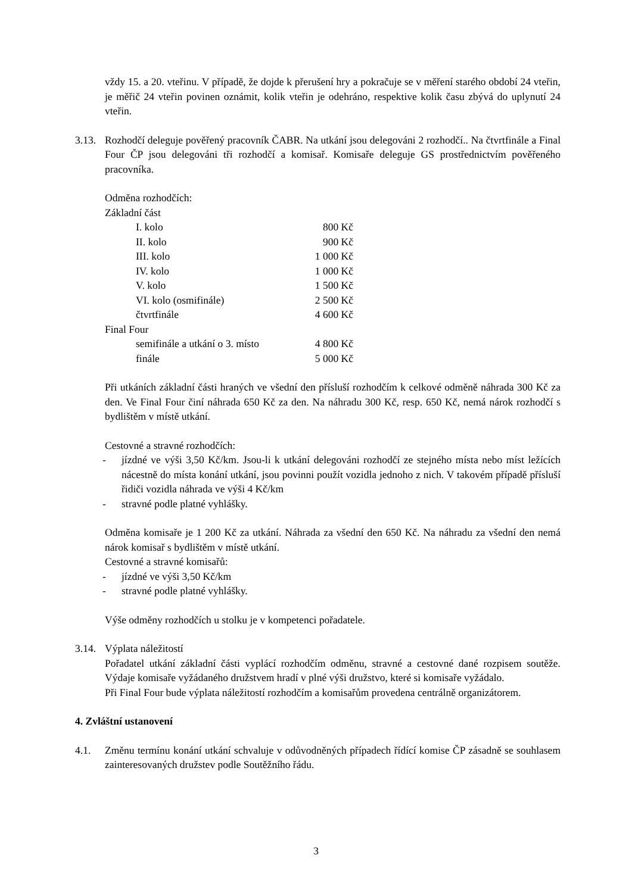vždy 15. a 20. vteřinu. V případě, že dojde k přerušení hry a pokračuje se v měření starého období 24 vteřin, je měřič 24 vteřin povinen oznámit, kolik vteřin je odehráno, respektive kolik času zbývá do uplynutí 24 vteřin.
3.13.
Rozhodčí deleguje pověřený pracovník ČABR. Na utkání jsou delegováni 2 rozhodčí.. Na čtvrtfinále a Final Four ČP jsou delegováni tři rozhodčí a komisař. Komisaře deleguje GS prostřednictvím pověřeného pracovníka.
Odměna rozhodčích:
| Základní část | |
| I. kolo | 800 Kč |
| II. kolo | 900 Kč |
| III. kolo | 1 000 Kč |
| IV. kolo | 1 000 Kč |
| V. kolo | 1 500 Kč |
| VI. kolo (osmifinále) | 2 500 Kč |
| čtvrtfinále | 4 600 Kč |
| Final Four | |
| semifinále a utkání o 3. místo | 4 800 Kč |
| finále | 5 000 Kč |
Při utkáních základní části hraných ve všední den přísluší rozhodčím k celkové odměně náhrada 300 Kč za den. Ve Final Four činí náhrada 650 Kč za den. Na náhradu 300 Kč, resp. 650 Kč, nemá nárok rozhodčí s bydlištěm v místě utkání.
Cestovné a stravné rozhodčích:
- jízdné ve výši 3,50 Kč/km. Jsou-li k utkání delegováni rozhodčí ze stejného místa nebo míst ležících nácestně do místa konání utkání, jsou povinni použít vozidla jednoho z nich. V takovém případě přísluší řidiči vozidla náhrada ve výši 4 Kč/km
- stravné podle platné vyhlášky.
Odměna komisaře je 1 200 Kč za utkání. Náhrada za všední den 650 Kč. Na náhradu za všední den nemá nárok komisař s bydlištěm v místě utkání.
Cestovné a stravné komisařů:
- jízdné ve výši 3,50 Kč/km
- stravné podle platné vyhlášky.
Výše odměny rozhodčích u stolku je v kompetenci pořadatele.
3.14.
Výplata náležitostí
Pořadatel utkání základní části vyplácí rozhodčím odměnu, stravné a cestovné dané rozpisem soutěže. Výdaje komisaře vyžádaného družstvem hradí v plné výši družstvo, které si komisaře vyžádalo.
Při Final Four bude výplata náležitostí rozhodčím a komisařům provedena centrálně organizátorem.
4. Zvláštní ustanovení
4.1. Změnu termínu konání utkání schvaluje v odůvodněných případech řídící komise ČP zásadně se souhlasem zainteresovaných družstev podle Soutěžního řádu.
3